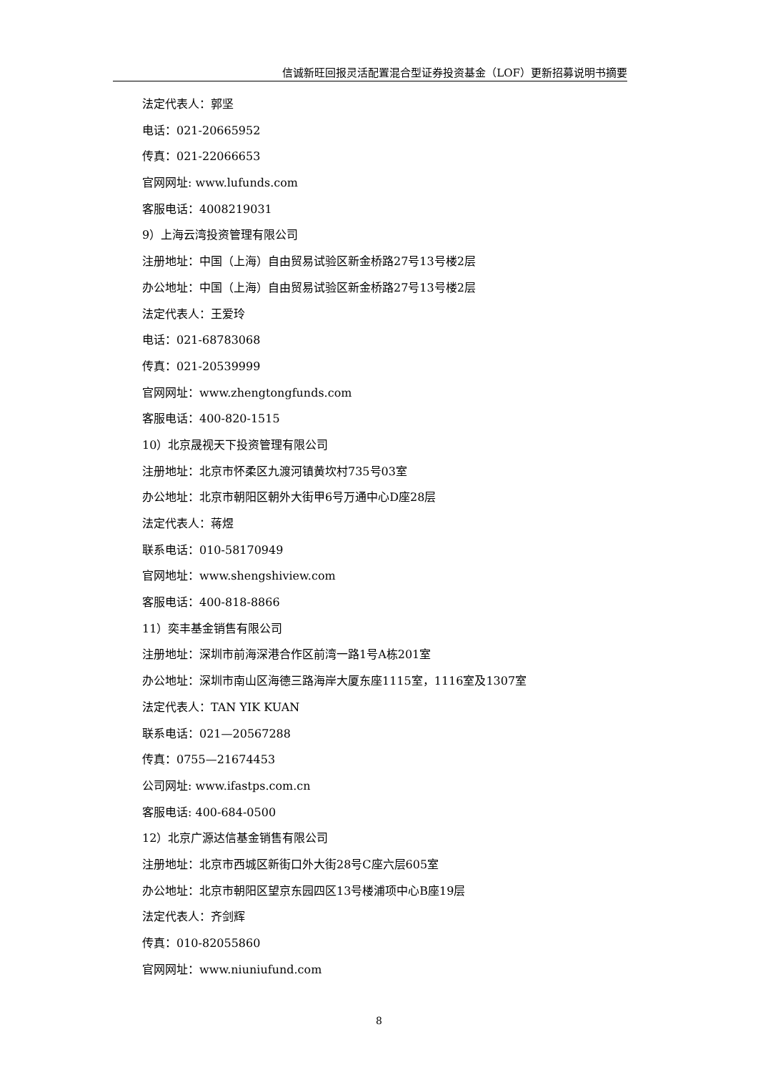信诚新旺回报灵活配置混合型证券投资基金（LOF）更新招募说明书摘要
法定代表人：郭坚
电话：021-20665952
传真：021-22066653
官网网址: www.lufunds.com
客服电话：4008219031
9）上海云湾投资管理有限公司
注册地址：中国（上海）自由贸易试验区新金桥路27号13号楼2层
办公地址：中国（上海）自由贸易试验区新金桥路27号13号楼2层
法定代表人：王爱玲
电话：021-68783068
传真：021-20539999
官网网址：www.zhengtongfunds.com
客服电话：400-820-1515
10）北京晟视天下投资管理有限公司
注册地址：北京市怀柔区九渡河镇黄坎村735号03室
办公地址：北京市朝阳区朝外大街甲6号万通中心D座28层
法定代表人：蒋煜
联系电话：010-58170949
官网地址：www.shengshiview.com
客服电话：400-818-8866
11）奕丰基金销售有限公司
注册地址：深圳市前海深港合作区前湾一路1号A栋201室
办公地址：深圳市南山区海德三路海岸大厦东座1115室，1116室及1307室
法定代表人：TAN YIK KUAN
联系电话：021—20567288
传真：0755—21674453
公司网址: www.ifastps.com.cn
客服电话: 400-684-0500
12）北京广源达信基金销售有限公司
注册地址：北京市西城区新街口外大街28号C座六层605室
办公地址：北京市朝阳区望京东园四区13号楼浦项中心B座19层
法定代表人：齐剑辉
传真：010-82055860
官网网址：www.niuniufund.com
8